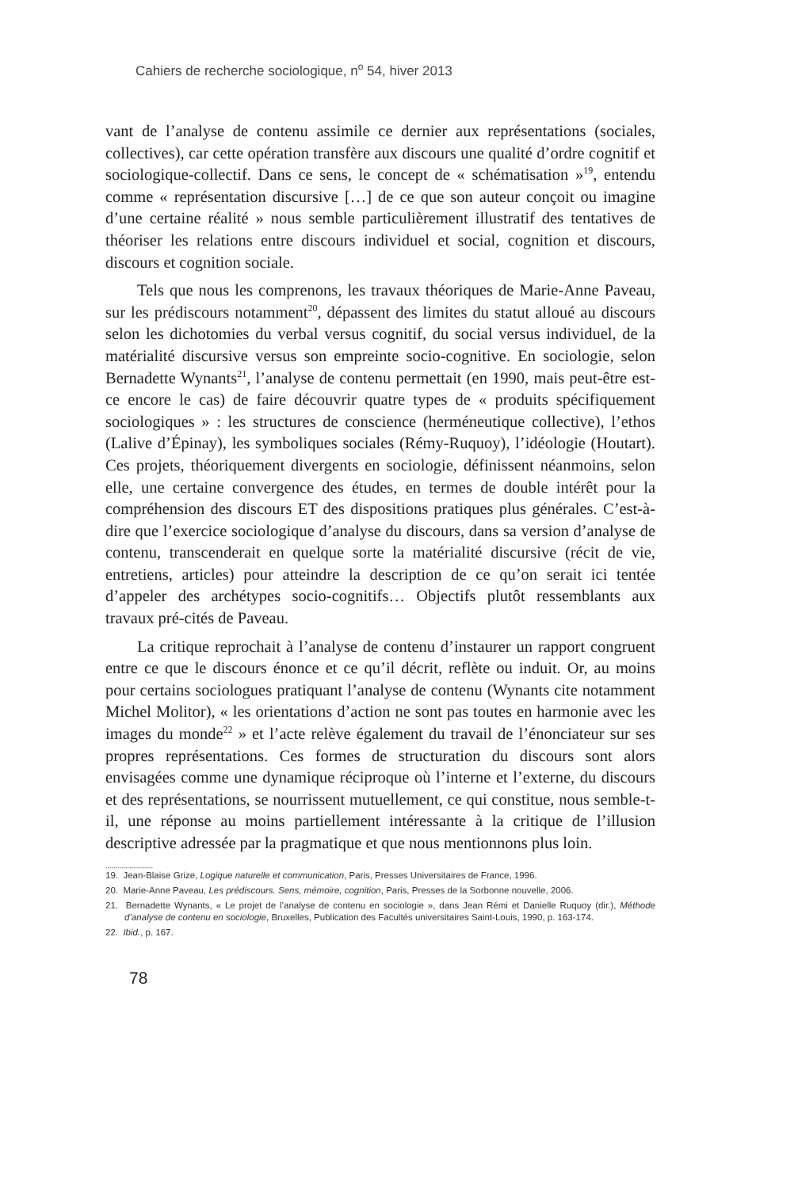Cahiers de recherche sociologique, n<sup>o</sup> 54, hiver 2013
vant de l’analyse de contenu assimile ce dernier aux représentations (sociales, collectives), car cette opération transfère aux discours une qualité d’ordre cognitif et sociologique-collectif. Dans ce sens, le concept de « schématisation »<sup>19</sup>, entendu comme « représentation discursive […] de ce que son auteur conçoit ou imagine d’une certaine réalité » nous semble particulièrement illustratif des tentatives de théoriser les relations entre discours individuel et social, cognition et discours, discours et cognition sociale.
Tels que nous les comprenons, les travaux théoriques de Marie-Anne Paveau, sur les prédiscours notamment<sup>20</sup>, dépassent des limites du statut alloué au discours selon les dichotomies du verbal versus cognitif, du social versus individuel, de la matérialité discursive versus son empreinte socio-cognitive. En sociologie, selon Bernadette Wynants<sup>21</sup>, l’analyse de contenu permettait (en 1990, mais peut-être est-ce encore le cas) de faire découvrir quatre types de « produits spécifiquement sociologiques » : les structures de conscience (herméneutique collective), l’ethos (Lalive d’Épinay), les symboliques sociales (Rémy-Ruquoy), l’idéologie (Houtart). Ces projets, théoriquement divergents en sociologie, définissent néanmoins, selon elle, une certaine convergence des études, en termes de double intérêt pour la compréhension des discours ET des dispositions pratiques plus générales. C’est-à-dire que l’exercice sociologique d’analyse du discours, dans sa version d’analyse de contenu, transcenderait en quelque sorte la matérialité discursive (récit de vie, entretiens, articles) pour atteindre la description de ce qu’on serait ici tentée d’appeler des archétypes socio-cognitifs… Objectifs plutôt ressemblants aux travaux pré-cités de Paveau.
La critique reprochait à l’analyse de contenu d’instaurer un rapport congruent entre ce que le discours énonce et ce qu’il décrit, reflète ou induit. Or, au moins pour certains sociologues pratiquant l’analyse de contenu (Wynants cite notamment Michel Molitor), « les orientations d’action ne sont pas toutes en harmonie avec les images du monde<sup>22</sup> » et l’acte relève également du travail de l’énonciateur sur ses propres représentations. Ces formes de structuration du discours sont alors envisagées comme une dynamique réciproque où l’interne et l’externe, du discours et des représentations, se nourrissent mutuellement, ce qui constitue, nous semble-t-il, une réponse au moins partiellement intéressante à la critique de l’illusion descriptive adressée par la pragmatique et que nous mentionnons plus loin.
........................
19. Jean-Blaise Grize, Logique naturelle et communication, Paris, Presses Universitaires de France, 1996.
20. Marie-Anne Paveau, Les prédiscours. Sens, mémoire, cognition, Paris, Presses de la Sorbonne nouvelle, 2006.
21. Bernadette Wynants, « Le projet de l’analyse de contenu en sociologie », dans Jean Rémi et Danielle Ruquoy (dir.), Méthode d’analyse de contenu en sociologie, Bruxelles, Publication des Facultés universitaires Saint-Louis, 1990, p. 163-174.
22. Ibid., p. 167.
78